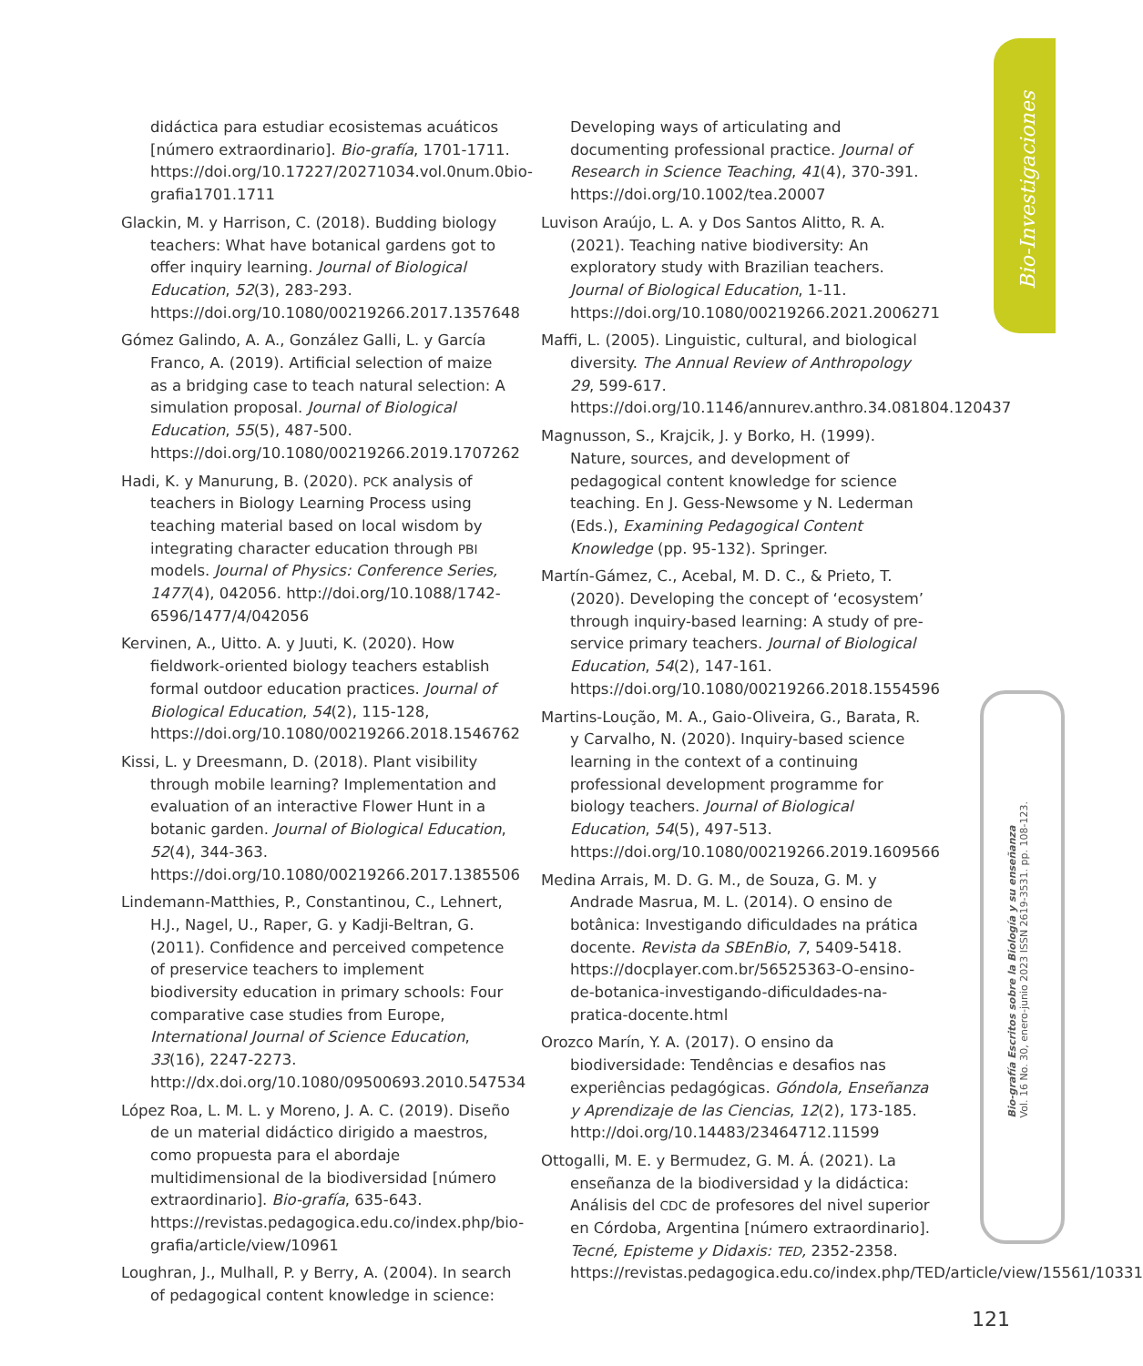Bio-Investigaciones
Bio-grafía Escritos sobre la Biología y su enseñanza
Vol. 16 No. 30, enero-junio 2023 ISSN 2619-3531. pp. 108-123.
didáctica para estudiar ecosistemas acuáticos [número extraordinario]. Bio-grafía, 1701-1711. https://doi.org/10.17227/20271034.vol.0num.0bio-grafia1701.1711
Glackin, M. y Harrison, C. (2018). Budding biology teachers: What have botanical gardens got to offer inquiry learning. Journal of Biological Education, 52(3), 283-293. https://doi.org/10.1080/00219266.2017.1357648
Gómez Galindo, A. A., González Galli, L. y García Franco, A. (2019). Artificial selection of maize as a bridging case to teach natural selection: A simulation proposal. Journal of Biological Education, 55(5), 487-500. https://doi.org/10.1080/00219266.2019.1707262
Hadi, K. y Manurung, B. (2020). PCK analysis of teachers in Biology Learning Process using teaching material based on local wisdom by integrating character education through PBI models. Journal of Physics: Conference Series, 1477(4), 042056. http://doi.org/10.1088/1742-6596/1477/4/042056
Kervinen, A., Uitto. A. y Juuti, K. (2020). How fieldwork-oriented biology teachers establish formal outdoor education practices. Journal of Biological Education, 54(2), 115-128, https://doi.org/10.1080/00219266.2018.1546762
Kissi, L. y Dreesmann, D. (2018). Plant visibility through mobile learning? Implementation and evaluation of an interactive Flower Hunt in a botanic garden. Journal of Biological Education, 52(4), 344-363. https://doi.org/10.1080/00219266.2017.1385506
Lindemann-Matthies, P., Constantinou, C., Lehnert, H.J., Nagel, U., Raper, G. y Kadji-Beltran, G. (2011). Confidence and perceived competence of preservice teachers to implement biodiversity education in primary schools: Four comparative case studies from Europe, International Journal of Science Education, 33(16), 2247-2273. http://dx.doi.org/10.1080/09500693.2010.547534
López Roa, L. M. L. y Moreno, J. A. C. (2019). Diseño de un material didáctico dirigido a maestros, como propuesta para el abordaje multidimensional de la biodiversidad [número extraordinario]. Bio-grafía, 635-643. https://revistas.pedagogica.edu.co/index.php/bio-grafia/article/view/10961
Loughran, J., Mulhall, P. y Berry, A. (2004). In search of pedagogical content knowledge in science:
Developing ways of articulating and documenting professional practice. Journal of Research in Science Teaching, 41(4), 370-391. https://doi.org/10.1002/tea.20007
Luvison Araújo, L. A. y Dos Santos Alitto, R. A. (2021). Teaching native biodiversity: An exploratory study with Brazilian teachers. Journal of Biological Education, 1-11. https://doi.org/10.1080/00219266.2021.2006271
Maffi, L. (2005). Linguistic, cultural, and biological diversity. The Annual Review of Anthropology 29, 599-617. https://doi.org/10.1146/annurev.anthro.34.081804.120437
Magnusson, S., Krajcik, J. y Borko, H. (1999). Nature, sources, and development of pedagogical content knowledge for science teaching. En J. Gess-Newsome y N. Lederman (Eds.), Examining Pedagogical Content Knowledge (pp. 95-132). Springer.
Martín-Gámez, C., Acebal, M. D. C., & Prieto, T. (2020). Developing the concept of ‘ecosystem’ through inquiry-based learning: A study of pre-service primary teachers. Journal of Biological Education, 54(2), 147-161. https://doi.org/10.1080/00219266.2018.1554596
Martins-Loução, M. A., Gaio-Oliveira, G., Barata, R. y Carvalho, N. (2020). Inquiry-based science learning in the context of a continuing professional development programme for biology teachers. Journal of Biological Education, 54(5), 497-513. https://doi.org/10.1080/00219266.2019.1609566
Medina Arrais, M. D. G. M., de Souza, G. M. y Andrade Masrua, M. L. (2014). O ensino de botânica: Investigando dificuldades na prática docente. Revista da SBEnBio, 7, 5409-5418. https://docplayer.com.br/56525363-O-ensino-de-botanica-investigando-dificuldades-na-pratica-docente.html
Orozco Marín, Y. A. (2017). O ensino da biodiversidade: Tendências e desafios nas experiências pedagógicas. Góndola, Enseñanza y Aprendizaje de las Ciencias, 12(2), 173-185. http://doi.org/10.14483/23464712.11599
Ottogalli, M. E. y Bermudez, G. M. Á. (2021). La enseñanza de la biodiversidad y la didáctica: Análisis del CDC de profesores del nivel superior en Córdoba, Argentina [número extraordinario]. Tecné, Episteme y Didaxis: TED, 2352-2358. https://revistas.pedagogica.edu.co/index.php/TED/article/view/15561/10331
121